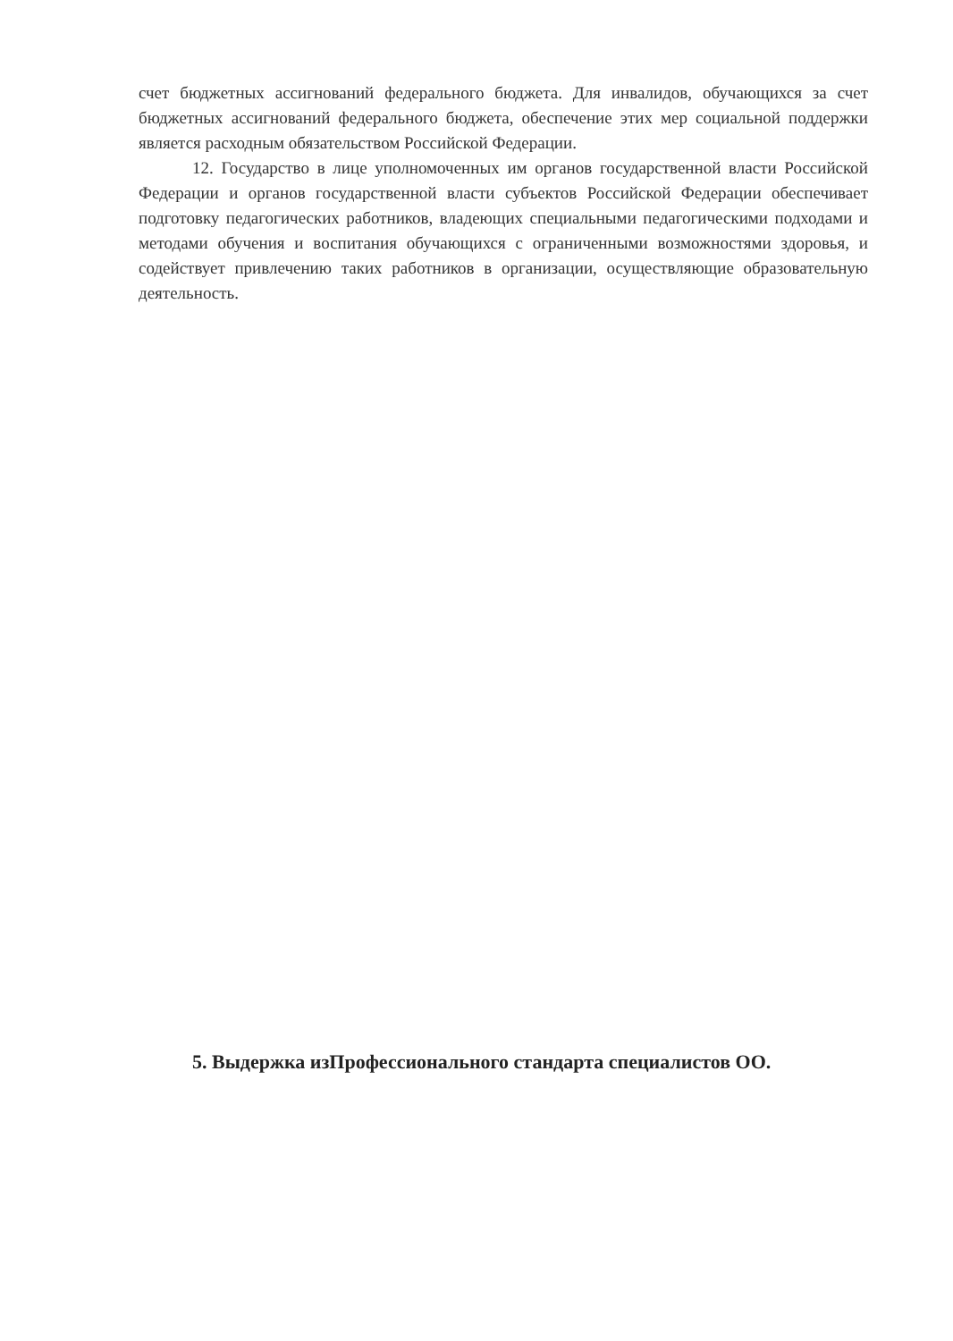счет бюджетных ассигнований федерального бюджета. Для инвалидов, обучающихся за счет бюджетных ассигнований федерального бюджета, обеспечение этих мер социальной поддержки является расходным обязательством Российской Федерации.
12. Государство в лице уполномоченных им органов государственной власти Российской Федерации и органов государственной власти субъектов Российской Федерации обеспечивает подготовку педагогических работников, владеющих специальными педагогическими подходами и методами обучения и воспитания обучающихся с ограниченными возможностями здоровья, и содействует привлечению таких работников в организации, осуществляющие образовательную деятельность.
5. Выдержка изПрофессионального стандарта специалистов ОО.